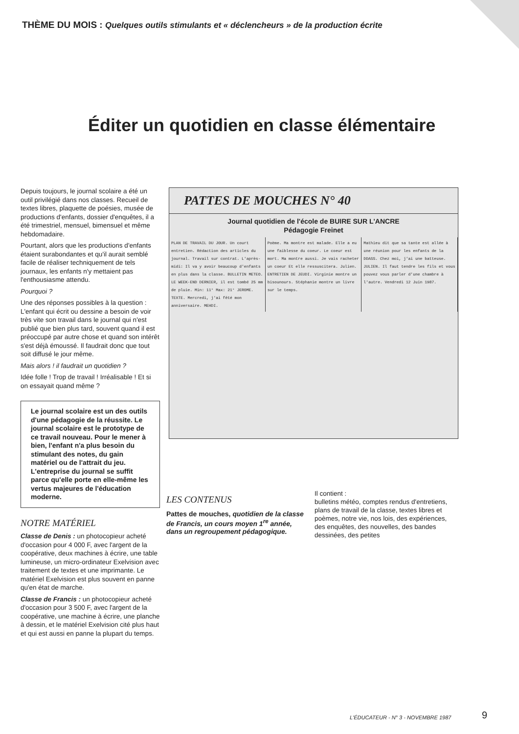THÈME DU MOIS : Quelques outils stimulants et « déclencheurs » de la production écrite
Éditer un quotidien en classe élémentaire
Depuis toujours, le journal scolaire a été un outil privilégié dans nos classes. Recueil de textes libres, plaquette de poésies, musée de productions d'enfants, dossier d'enquêtes, il a été trimestriel, mensuel, bimensuel et même hebdomadaire.
Pourtant, alors que les productions d'enfants étaient surabondantes et qu'il aurait semblé facile de réaliser techniquement de tels journaux, les enfants n'y mettaient pas l'enthousiasme attendu.
Pourquoi ?
Une des réponses possibles à la question :
L'enfant qui écrit ou dessine a besoin de voir très vite son travail dans le journal qui n'est publié que bien plus tard, souvent quand il est préoccupé par autre chose et quand son intérêt s'est déjà émoussé. Il faudrait donc que tout soit diffusé le jour même.
Mais alors ! il faudrait un quotidien ?
Idée folle ! Trop de travail ! Irréalisable ! Et si on essayait quand même ?
Le journal scolaire est un des outils d'une pédagogie de la réussite. Le journal scolaire est le prototype de ce travail nouveau. Pour le mener à bien, l'enfant n'a plus besoin du stimulant des notes, du gain matériel ou de l'attrait du jeu. L'entreprise du journal se suffit parce qu'elle porte en elle-même les vertus majeures de l'éducation moderne.
NOTRE MATÉRIEL
Classe de Denis : un photocopieur acheté d'occasion pour 4 000 F, avec l'argent de la coopérative, deux machines à écrire, une table lumineuse, un micro-ordinateur Exelvision avec traitement de textes et une imprimante. Le matériel Exelvision est plus souvent en panne qu'en état de marche.
Classe de Francis : un photocopieur acheté d'occasion pour 3 500 F, avec l'argent de la coopérative, une machine à écrire, une planche à dessin, et le matériel Exelvision cité plus haut et qui est aussi en panne la plupart du temps.
PATTES DE MOUCHES N° 40
Journal quotidien de l'école de BUIRE SUR L'ANCRE
Pédagogie Freinet
PLAN DE TRAVAIL DU JOUR. Un court entretien. Rédaction des articles du journal. Travail sur contrat. L'après-midi: Il va y avoir beaucoup d'enfants en plus dans la classe. BULLETIN METEO. LE WEEK-END DERNIER, il est tombé 25 mm de pluie. Min: 11° Max: 21° JEROME. TEXTE. Mercredi, j'ai fêté mon anniversaire. MEHDI.
Poème. Ma montre est malade. Elle a eu une faiblesse du coeur. Le coeur est mort. Ma montre aussi. Je vais racheter un coeur Et elle ressuscitera. Julien. ENTRETIEN DE JEUDI. Virginie montre un bisounours. Stéphanie montre un livre sur le temps.
Mathieu dit que sa tante est allée à une réunion pour les enfants de la DDASS. Chez moi, j'ai une batteuse. JULIEN. Il faut tendre les fils et vous pouvez vous parler d'une chambre à l'autre. Vendredi 12 Juin 1987.
LES CONTENUS
Pattes de mouches, quotidien de la classe de Francis, un cours moyen 1<sup>re</sup> année, dans un regroupement pédagogique.
Il contient :
bulletins météo, comptes rendus d'entretiens, plans de travail de la classe, textes libres et poèmes, notre vie, nos lois, des expériences, des enquêtes, des nouvelles, des bandes dessinées, des petites
L'ÉDUCATEUR - N° 3 - NOVEMBRE 1987
9